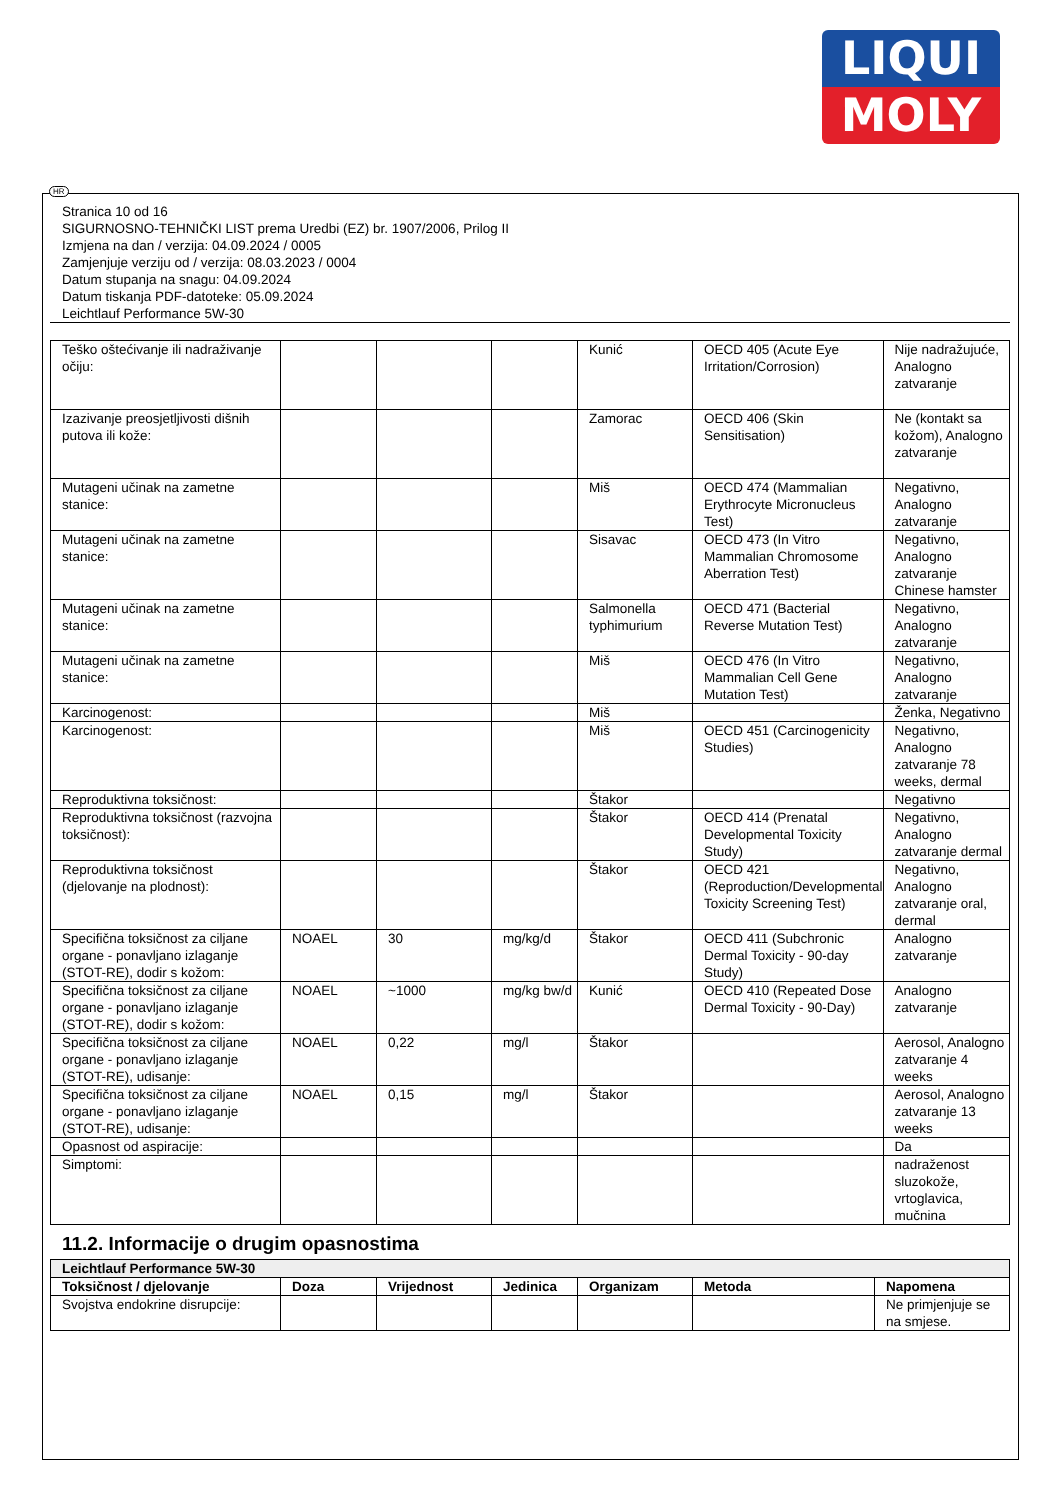LIQUI
MOLY
HR
Stranica 10 od 16
SIGURNOSNO-TEHNIČKI LIST prema Uredbi (EZ) br. 1907/2006, Prilog II
Izmjena na dan / verzija: 04.09.2024 / 0005
Zamjenjuje verziju od / verzija: 08.03.2023 / 0004
Datum stupanja na snagu: 04.09.2024
Datum tiskanja PDF-datoteke: 05.09.2024
Leichtlauf Performance 5W-30
| Teško oštećivanje ili nadraživanje očiju: | | | | Kunić | OECD 405 (Acute Eye Irritation/Corrosion) | Nije nadražujuće, Analogno zatvaranje |
| Izazivanje preosjetljivosti dišnih putova ili kože: | | | | Zamorac | OECD 406 (Skin Sensitisation) | Ne (kontakt sa kožom), Analogno zatvaranje |
| Mutageni učinak na zametne stanice: | | | | Miš | OECD 474 (Mammalian Erythrocyte Micronucleus Test) | Negativno, Analogno zatvaranje |
| Mutageni učinak na zametne stanice: | | | | Sisavac | OECD 473 (In Vitro Mammalian Chromosome Aberration Test) | Negativno, Analogno zatvaranje Chinese hamster |
| Mutageni učinak na zametne stanice: | | | | Salmonella typhimurium | OECD 471 (Bacterial Reverse Mutation Test) | Negativno, Analogno zatvaranje |
| Mutageni učinak na zametne stanice: | | | | Miš | OECD 476 (In Vitro Mammalian Cell Gene Mutation Test) | Negativno, Analogno zatvaranje |
| Karcinogenost: | | | | Miš | | Ženka, Negativno |
| Karcinogenost: | | | | Miš | OECD 451 (Carcinogenicity Studies) | Negativno, Analogno zatvaranje 78 weeks, dermal |
| Reproduktivna toksičnost: | | | | Štakor | | Negativno |
| Reproduktivna toksičnost (razvojna toksičnost): | | | | Štakor | OECD 414 (Prenatal Developmental Toxicity Study) | Negativno, Analogno zatvaranje dermal |
| Reproduktivna toksičnost (djelovanje na plodnost): | | | | Štakor | OECD 421 (Reproduction/Developmental Toxicity Screening Test) | Negativno, Analogno zatvaranje oral, dermal |
| Specifična toksičnost za ciljane organe - ponavljano izlaganje (STOT-RE), dodir s kožom: | NOAEL | 30 | mg/kg/d | Štakor | OECD 411 (Subchronic Dermal Toxicity - 90-day Study) | Analogno zatvaranje |
| Specifična toksičnost za ciljane organe - ponavljano izlaganje (STOT-RE), dodir s kožom: | NOAEL | ~1000 | mg/kg bw/d | Kunić | OECD 410 (Repeated Dose Dermal Toxicity - 90-Day) | Analogno zatvaranje |
| Specifična toksičnost za ciljane organe - ponavljano izlaganje (STOT-RE), udisanje: | NOAEL | 0,22 | mg/l | Štakor | | Aerosol, Analogno zatvaranje 4 weeks |
| Specifična toksičnost za ciljane organe - ponavljano izlaganje (STOT-RE), udisanje: | NOAEL | 0,15 | mg/l | Štakor | | Aerosol, Analogno zatvaranje 13 weeks |
| Opasnost od aspiracije: | | | | | | Da |
| Simptomi: | | | | | | nadraženost sluzokože, vrtoglavica, mučnina |
11.2. Informacije o drugim opasnostima
| Leichtlauf Performance 5W-30 | | | | | | |
| --- | --- | --- | --- | --- | --- | --- |
| Toksičnost / djelovanje | Doza | Vrijednost | Jedinica | Organizam | Metoda | Napomena |
| Svojstva endokrine disrupcije: | | | | | | Ne primjenjuje se na smjese. |